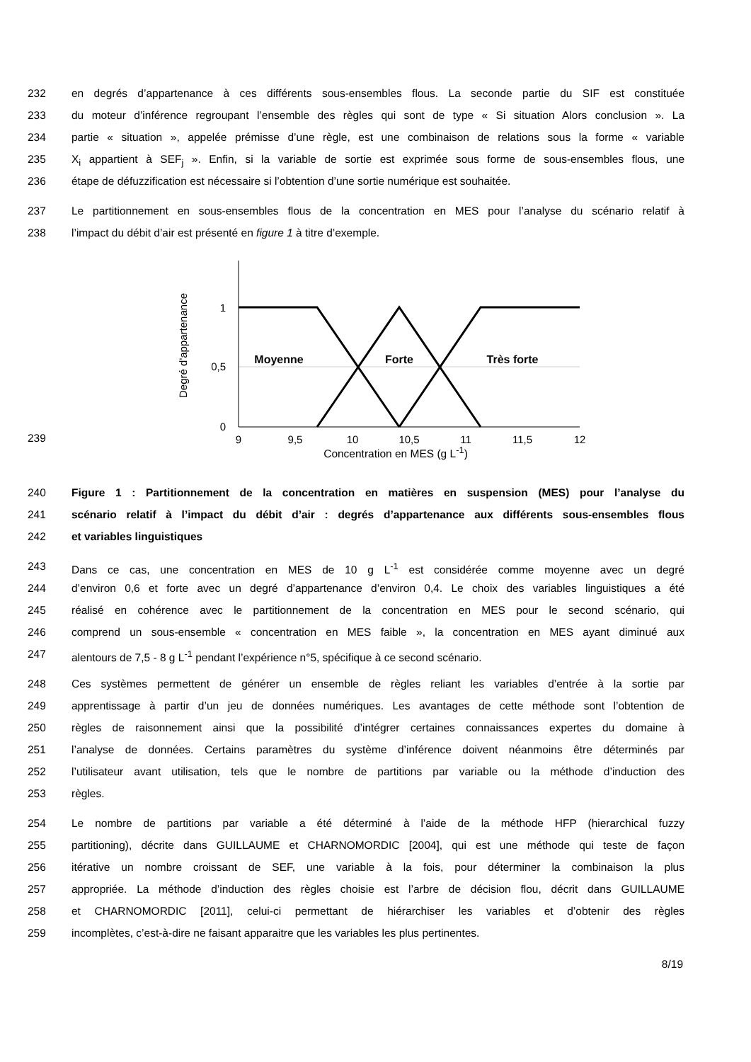232 en degrés d’appartenance à ces différents sous-ensembles flous. La seconde partie du SIF est constituée
233 du moteur d’inférence regroupant l’ensemble des règles qui sont de type « Si situation Alors conclusion ». La
234 partie « situation », appelée prémisse d’une règle, est une combinaison de relations sous la forme « variable
235 X<sub>i</sub> appartient à SEF<sub>j</sub> ». Enfin, si la variable de sortie est exprimée sous forme de sous-ensembles flous, une
236 étape de défuzzification est nécessaire si l’obtention d’une sortie numérique est souhaitée.
237 Le partitionnement en sous-ensembles flous de la concentration en MES pour l’analyse du scénario relatif à
238 l’impact du débit d’air est présenté en figure 1 à titre d’exemple.
239
1
0,5
0
9
9,5
10
10,5
11
11,5
12
Moyenne
Forte
Très forte
Degré d'appartenance
Concentration en MES (g L<sup>-1</sup>)
240 Figure 1 : Partitionnement de la concentration en matières en suspension (MES) pour l’analyse du
241 scénario relatif à l’impact du débit d’air : degrés d’appartenance aux différents sous-ensembles flous
242 et variables linguistiques
243 Dans ce cas, une concentration en MES de 10 g L<sup>-1</sup> est considérée comme moyenne avec un degré
244 d’environ 0,6 et forte avec un degré d’appartenance d’environ 0,4. Le choix des variables linguistiques a été
245 réalisé en cohérence avec le partitionnement de la concentration en MES pour le second scénario, qui
246 comprend un sous-ensemble « concentration en MES faible », la concentration en MES ayant diminué aux
247 alentours de 7,5 - 8 g L<sup>-1</sup> pendant l’expérience n°5, spécifique à ce second scénario.
248 Ces systèmes permettent de générer un ensemble de règles reliant les variables d’entrée à la sortie par
249 apprentissage à partir d’un jeu de données numériques. Les avantages de cette méthode sont l’obtention de
250 règles de raisonnement ainsi que la possibilité d’intégrer certaines connaissances expertes du domaine à
251 l’analyse de données. Certains paramètres du système d’inférence doivent néanmoins être déterminés par
252 l’utilisateur avant utilisation, tels que le nombre de partitions par variable ou la méthode d’induction des
253 règles.
254 Le nombre de partitions par variable a été déterminé à l’aide de la méthode HFP (hierarchical fuzzy
255 partitioning), décrite dans GUILLAUME et CHARNOMORDIC [2004], qui est une méthode qui teste de façon
256 itérative un nombre croissant de SEF, une variable à la fois, pour déterminer la combinaison la plus
257 appropriée. La méthode d’induction des règles choisie est l’arbre de décision flou, décrit dans GUILLAUME
258 et CHARNOMORDIC [2011], celui-ci permettant de hiérarchiser les variables et d’obtenir des règles
259 incomplètes, c’est-à-dire ne faisant apparaitre que les variables les plus pertinentes.
8/19